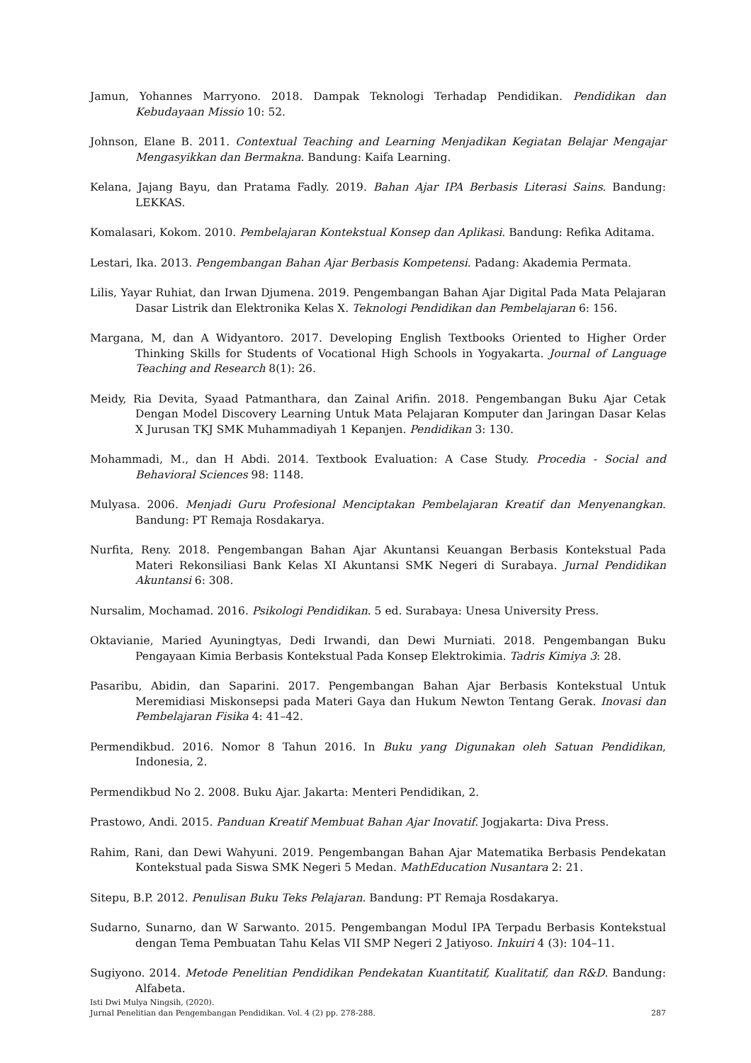Jamun, Yohannes Marryono. 2018. Dampak Teknologi Terhadap Pendidikan. Pendidikan dan Kebudayaan Missio 10: 52.
Johnson, Elane B. 2011. Contextual Teaching and Learning Menjadikan Kegiatan Belajar Mengajar Mengasyikkan dan Bermakna. Bandung: Kaifa Learning.
Kelana, Jajang Bayu, dan Pratama Fadly. 2019. Bahan Ajar IPA Berbasis Literasi Sains. Bandung: LEKKAS.
Komalasari, Kokom. 2010. Pembelajaran Kontekstual Konsep dan Aplikasi. Bandung: Refika Aditama.
Lestari, Ika. 2013. Pengembangan Bahan Ajar Berbasis Kompetensi. Padang: Akademia Permata.
Lilis, Yayar Ruhiat, dan Irwan Djumena. 2019. Pengembangan Bahan Ajar Digital Pada Mata Pelajaran Dasar Listrik dan Elektronika Kelas X. Teknologi Pendidikan dan Pembelajaran 6: 156.
Margana, M, dan A Widyantoro. 2017. Developing English Textbooks Oriented to Higher Order Thinking Skills for Students of Vocational High Schools in Yogyakarta. Journal of Language Teaching and Research 8(1): 26.
Meidy, Ria Devita, Syaad Patmanthara, dan Zainal Arifin. 2018. Pengembangan Buku Ajar Cetak Dengan Model Discovery Learning Untuk Mata Pelajaran Komputer dan Jaringan Dasar Kelas X Jurusan TKJ SMK Muhammadiyah 1 Kepanjen. Pendidikan 3: 130.
Mohammadi, M., dan H Abdi. 2014. Textbook Evaluation: A Case Study. Procedia - Social and Behavioral Sciences 98: 1148.
Mulyasa. 2006. Menjadi Guru Profesional Menciptakan Pembelajaran Kreatif dan Menyenangkan. Bandung: PT Remaja Rosdakarya.
Nurfita, Reny. 2018. Pengembangan Bahan Ajar Akuntansi Keuangan Berbasis Kontekstual Pada Materi Rekonsiliasi Bank Kelas XI Akuntansi SMK Negeri di Surabaya. Jurnal Pendidikan Akuntansi 6: 308.
Nursalim, Mochamad. 2016. Psikologi Pendidikan. 5 ed. Surabaya: Unesa University Press.
Oktavianie, Maried Ayuningtyas, Dedi Irwandi, dan Dewi Murniati. 2018. Pengembangan Buku Pengayaan Kimia Berbasis Kontekstual Pada Konsep Elektrokimia. Tadris Kimiya 3: 28.
Pasaribu, Abidin, dan Saparini. 2017. Pengembangan Bahan Ajar Berbasis Kontekstual Untuk Meremidiasi Miskonsepsi pada Materi Gaya dan Hukum Newton Tentang Gerak. Inovasi dan Pembelajaran Fisika 4: 41–42.
Permendikbud. 2016. Nomor 8 Tahun 2016. In Buku yang Digunakan oleh Satuan Pendidikan, Indonesia, 2.
Permendikbud No 2. 2008. Buku Ajar. Jakarta: Menteri Pendidikan, 2.
Prastowo, Andi. 2015. Panduan Kreatif Membuat Bahan Ajar Inovatif. Jogjakarta: Diva Press.
Rahim, Rani, dan Dewi Wahyuni. 2019. Pengembangan Bahan Ajar Matematika Berbasis Pendekatan Kontekstual pada Siswa SMK Negeri 5 Medan. MathEducation Nusantara 2: 21.
Sitepu, B.P. 2012. Penulisan Buku Teks Pelajaran. Bandung: PT Remaja Rosdakarya.
Sudarno, Sunarno, dan W Sarwanto. 2015. Pengembangan Modul IPA Terpadu Berbasis Kontekstual dengan Tema Pembuatan Tahu Kelas VII SMP Negeri 2 Jatiyoso. Inkuiri 4 (3): 104–11.
Sugiyono. 2014. Metode Penelitian Pendidikan Pendekatan Kuantitatif, Kualitatif, dan R&D. Bandung: Alfabeta.
Isti Dwi Mulya Ningsih, (2020).
Jurnal Penelitian dan Pengembangan Pendidikan. Vol. 4 (2) pp. 278-288. 287